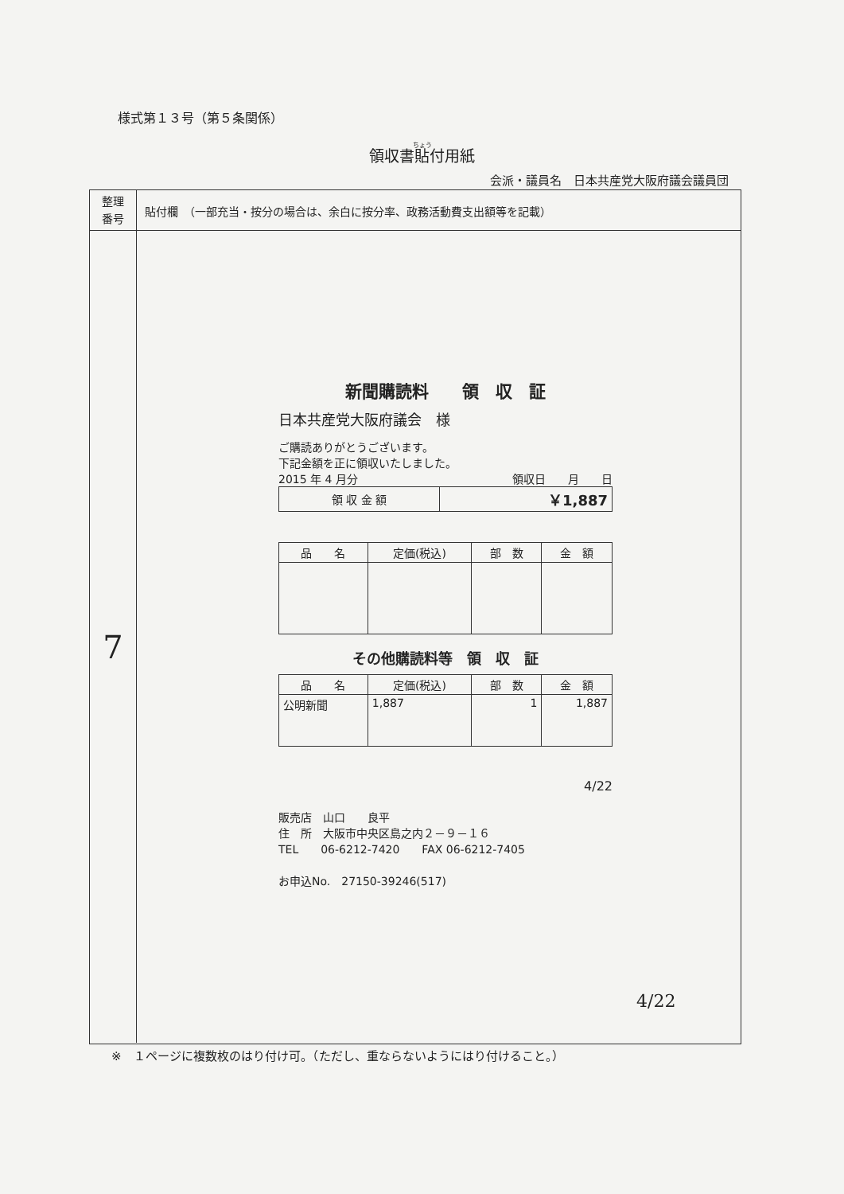様式第１３号（第５条関係）
領収書貼付用紙
会派・議員名　日本共産党大阪府議会議員団
整理
番号
貼付欄　（一部充当・按分の場合は、余白に按分率、政務活動費支出額等を記載）
7
新聞購読料　　領　収　証
日本共産党大阪府議会　様
ご購読ありがとうございます。
下記金額を正に領収いたしました。
2015 年 4 月分 領収日　　月　　日
| 領 収 金 額 | ￥1,887 |
| 品 名 | 定価(税込) | 部 数 | 金 額 |
| --- | --- | --- | --- |
その他購読料等　領　収　証
| 品 名 | 定価(税込) | 部 数 | 金 額 |
| --- | --- | --- | --- |
| 公明新聞 | 1,887 | 1 | 1,887 |
4/22
販売店　山口　　良平
住　所　大阪市中央区島之内２－９－１６
TEL　　06-6212-7420　　FAX 06-6212-7405
お申込No.　27150-39246(517)
4/22
※　１ページに複数枚のはり付け可。（ただし、重ならないようにはり付けること。）